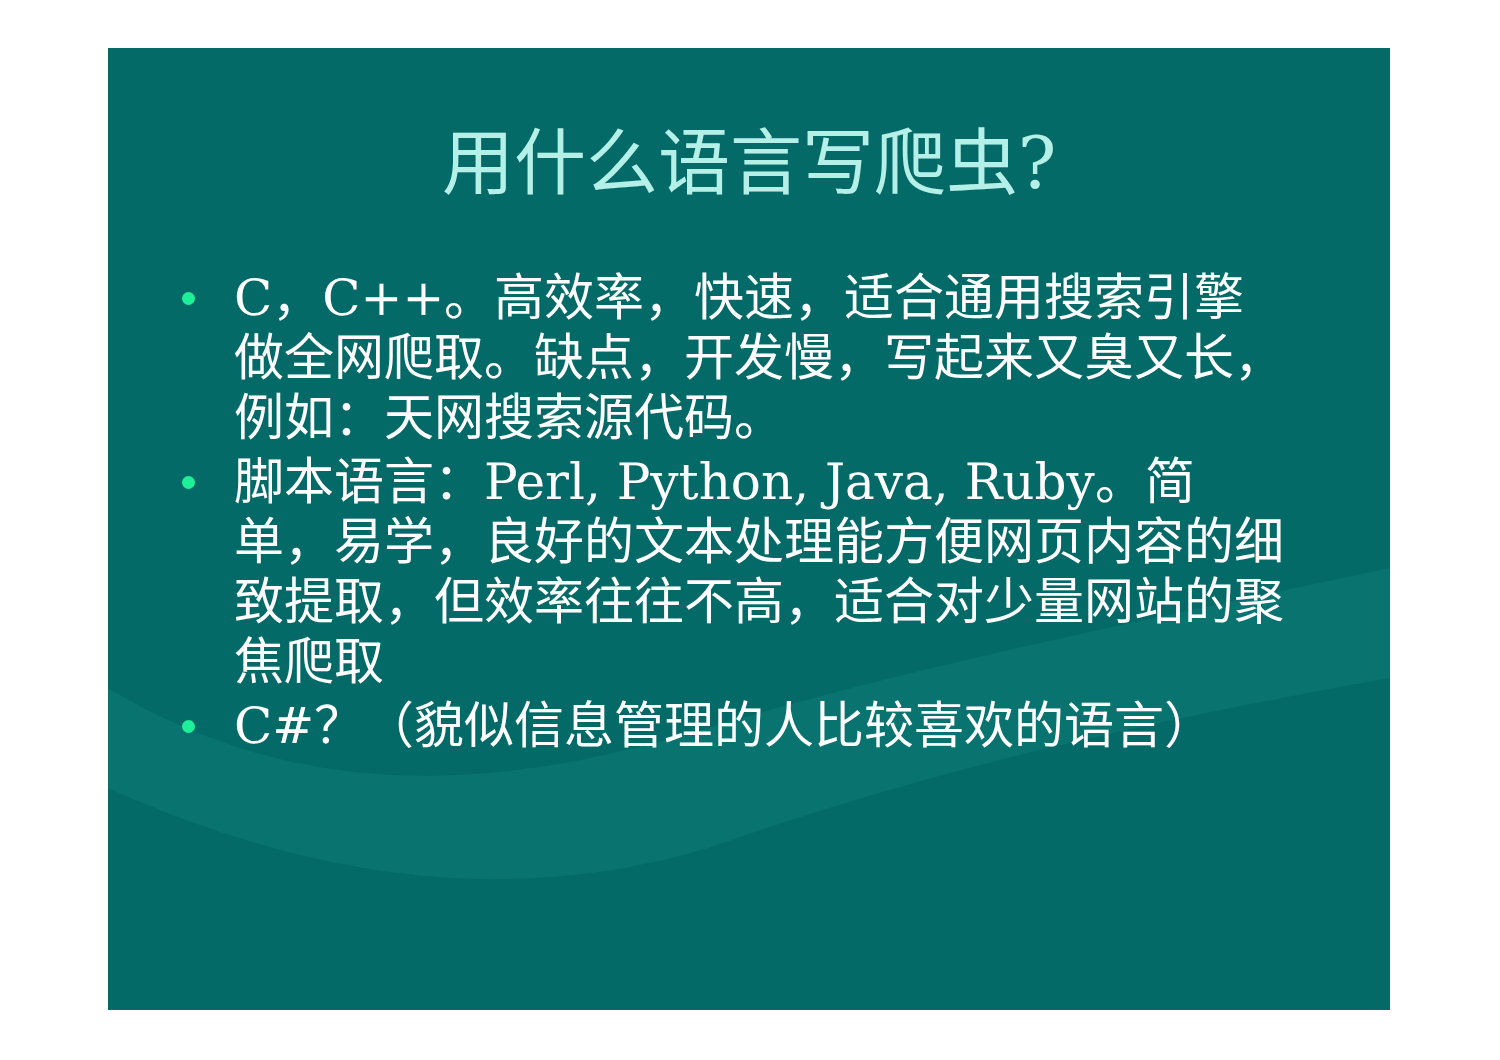用什么语言写爬虫?
C，C++。高效率，快速，适合通用搜索引擎做全网爬取。缺点，开发慢，写起来又臭又长，例如：天网搜索源代码。
脚本语言：Perl, Python, Java, Ruby。简单，易学，良好的文本处理能方便网页内容的细致提取，但效率往往不高，适合对少量网站的聚焦爬取
C#？（貌似信息管理的人比较喜欢的语言）